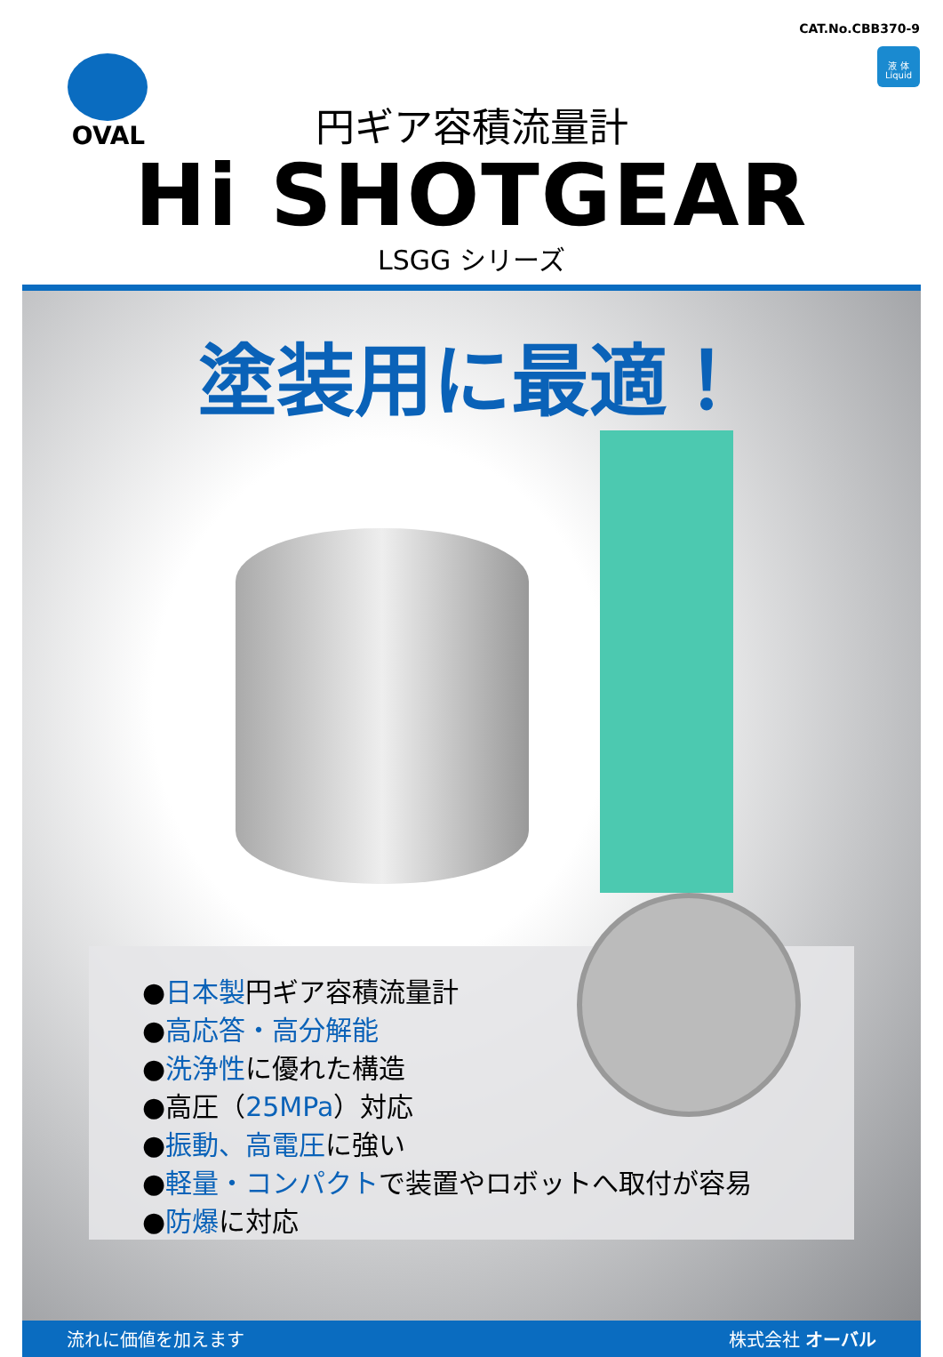CAT.No.CBB370-9
液 体
Liquid
OVAL
円ギア容積流量計
Hi SHOTGEAR
LSGG シリーズ
塗装用に最適！
●日本製円ギア容積流量計
●高応答・高分解能
●洗浄性に優れた構造
●高圧（25MPa）対応
●振動、高電圧に強い
●軽量・コンパクトで装置やロボットへ取付が容易
●防爆に対応
流れに価値を加えます 株式会社 オーバル